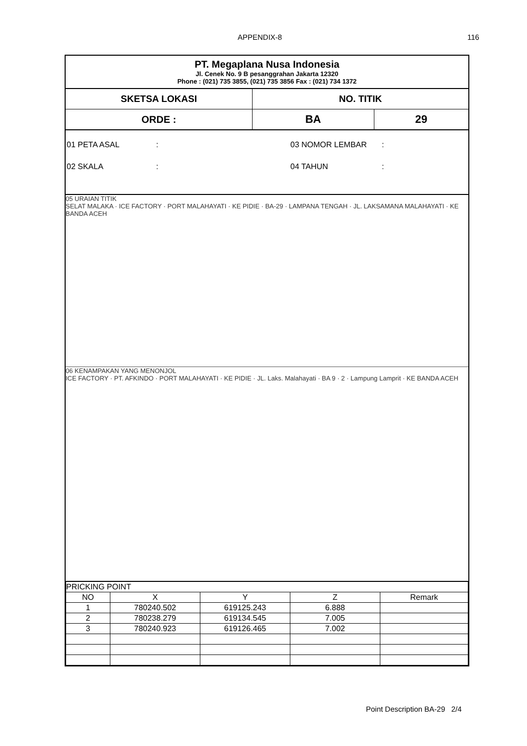APPENDIX-8 116
PT. Megaplana Nusa Indonesia
Jl. Cenek No. 9 B pesanggrahan Jakarta 12320
Phone : (021) 735 3855, (021) 735 3856 Fax : (021) 734 1372
| SKETSA LOKASI | NO. TITIK | |
| ORDE : | BA | 29 |
01 PETA ASAL: 03 NOMOR LEMBAR:
02 SKALA: 04 TAHUN:
05 URAIAN TITIK
SELAT MALAKA · ICE FACTORY · PORT MALAHAYATI · KE PIDIE · BA-29 · LAMPANA TENGAH · JL. LAKSAMANA MALAHAYATI · KE BANDA ACEH
06 KENAMPAKAN YANG MENONJOL
ICE FACTORY · PT. AFKINDO · PORT MALAHAYATI · KE PIDIE · JL. Laks. Malahayati · BA 9 · 2 · Lampung Lamprit · KE BANDA ACEH
| PRICKING POINT | | | | |
| NO | X | Y | Z | Remark |
| 1 | 780240.502 | 619125.243 | 6.888 | |
| 2 | 780238.279 | 619134.545 | 7.005 | |
| 3 | 780240.923 | 619126.465 | 7.002 | |
Point Description BA-29 2/4